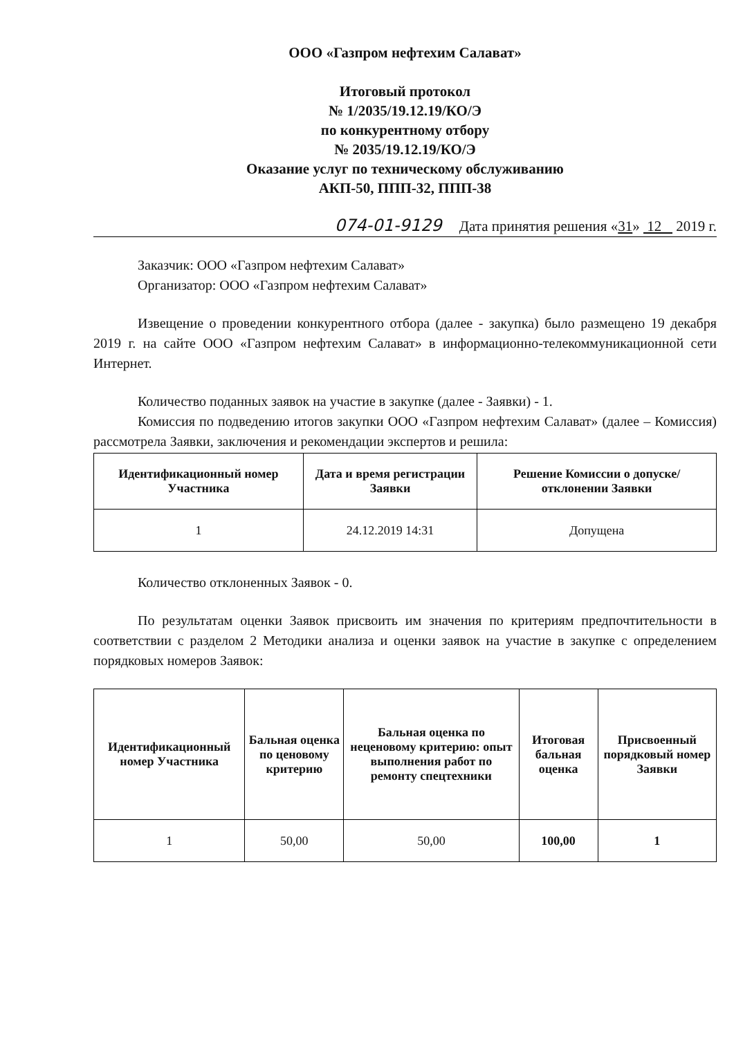ООО «Газпром нефтехим Салават»
Итоговый протокол
№ 1/2035/19.12.19/КО/Э
по конкурентному отбору
№ 2035/19.12.19/КО/Э
Оказание услуг по техническому обслуживанию
АКП-50, ППП-32, ППП-38
074-01-9129 Дата принятия решения «31» 12 2019 г.
Заказчик: ООО «Газпром нефтехим Салават»
Организатор: ООО «Газпром нефтехим Салават»
Извещение о проведении конкурентного отбора (далее - закупка) было размещено 19 декабря 2019 г. на сайте ООО «Газпром нефтехим Салават» в информационно-телекоммуникационной сети Интернет.
Количество поданных заявок на участие в закупке (далее - Заявки) - 1.
Комиссия по подведению итогов закупки ООО «Газпром нефтехим Салават» (далее – Комиссия) рассмотрела Заявки, заключения и рекомендации экспертов и решила:
| Идентификационный номер Участника | Дата и время регистрации Заявки | Решение Комиссии о допуске/отклонении Заявки |
| --- | --- | --- |
| 1 | 24.12.2019 14:31 | Допущена |
Количество отклоненных Заявок - 0.
По результатам оценки Заявок присвоить им значения по критериям предпочтительности в соответствии с разделом 2 Методики анализа и оценки заявок на участие в закупке с определением порядковых номеров Заявок:
| Идентификационный номер Участника | Бальная оценка по ценовому критерию | Бальная оценка по неценовому критерию: опыт выполнения работ по ремонту спецтехники | Итоговая бальная оценка | Присвоенный порядковый номер Заявки |
| --- | --- | --- | --- | --- |
| 1 | 50,00 | 50,00 | 100,00 | 1 |